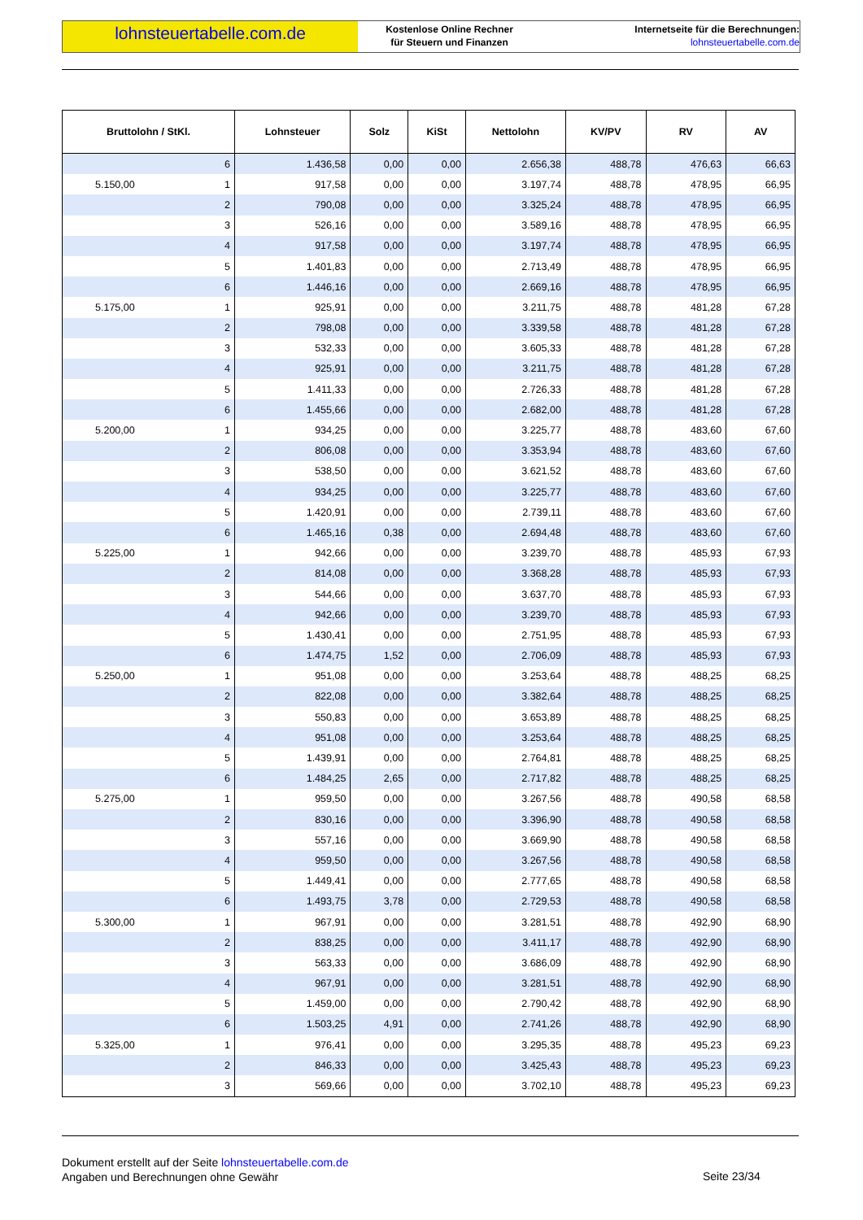lohnsteuertabelle.com.de
Kostenlose Online Rechner
für Steuern und Finanzen
Internetseite für die Berechnungen:
lohnsteuertabelle.com.de
| Bruttolohn / StKl. | Lohnsteuer | Solz | KiSt | Nettolohn | KV/PV | RV | AV |
| --- | --- | --- | --- | --- | --- | --- | --- |
| 6 | 1.436,58 | 0,00 | 0,00 | 2.656,38 | 488,78 | 476,63 | 66,63 |
| 5.150,00 1 | 917,58 | 0,00 | 0,00 | 3.197,74 | 488,78 | 478,95 | 66,95 |
| 2 | 790,08 | 0,00 | 0,00 | 3.325,24 | 488,78 | 478,95 | 66,95 |
| 3 | 526,16 | 0,00 | 0,00 | 3.589,16 | 488,78 | 478,95 | 66,95 |
| 4 | 917,58 | 0,00 | 0,00 | 3.197,74 | 488,78 | 478,95 | 66,95 |
| 5 | 1.401,83 | 0,00 | 0,00 | 2.713,49 | 488,78 | 478,95 | 66,95 |
| 6 | 1.446,16 | 0,00 | 0,00 | 2.669,16 | 488,78 | 478,95 | 66,95 |
| 5.175,00 1 | 925,91 | 0,00 | 0,00 | 3.211,75 | 488,78 | 481,28 | 67,28 |
| 2 | 798,08 | 0,00 | 0,00 | 3.339,58 | 488,78 | 481,28 | 67,28 |
| 3 | 532,33 | 0,00 | 0,00 | 3.605,33 | 488,78 | 481,28 | 67,28 |
| 4 | 925,91 | 0,00 | 0,00 | 3.211,75 | 488,78 | 481,28 | 67,28 |
| 5 | 1.411,33 | 0,00 | 0,00 | 2.726,33 | 488,78 | 481,28 | 67,28 |
| 6 | 1.455,66 | 0,00 | 0,00 | 2.682,00 | 488,78 | 481,28 | 67,28 |
| 5.200,00 1 | 934,25 | 0,00 | 0,00 | 3.225,77 | 488,78 | 483,60 | 67,60 |
| 2 | 806,08 | 0,00 | 0,00 | 3.353,94 | 488,78 | 483,60 | 67,60 |
| 3 | 538,50 | 0,00 | 0,00 | 3.621,52 | 488,78 | 483,60 | 67,60 |
| 4 | 934,25 | 0,00 | 0,00 | 3.225,77 | 488,78 | 483,60 | 67,60 |
| 5 | 1.420,91 | 0,00 | 0,00 | 2.739,11 | 488,78 | 483,60 | 67,60 |
| 6 | 1.465,16 | 0,38 | 0,00 | 2.694,48 | 488,78 | 483,60 | 67,60 |
| 5.225,00 1 | 942,66 | 0,00 | 0,00 | 3.239,70 | 488,78 | 485,93 | 67,93 |
| 2 | 814,08 | 0,00 | 0,00 | 3.368,28 | 488,78 | 485,93 | 67,93 |
| 3 | 544,66 | 0,00 | 0,00 | 3.637,70 | 488,78 | 485,93 | 67,93 |
| 4 | 942,66 | 0,00 | 0,00 | 3.239,70 | 488,78 | 485,93 | 67,93 |
| 5 | 1.430,41 | 0,00 | 0,00 | 2.751,95 | 488,78 | 485,93 | 67,93 |
| 6 | 1.474,75 | 1,52 | 0,00 | 2.706,09 | 488,78 | 485,93 | 67,93 |
| 5.250,00 1 | 951,08 | 0,00 | 0,00 | 3.253,64 | 488,78 | 488,25 | 68,25 |
| 2 | 822,08 | 0,00 | 0,00 | 3.382,64 | 488,78 | 488,25 | 68,25 |
| 3 | 550,83 | 0,00 | 0,00 | 3.653,89 | 488,78 | 488,25 | 68,25 |
| 4 | 951,08 | 0,00 | 0,00 | 3.253,64 | 488,78 | 488,25 | 68,25 |
| 5 | 1.439,91 | 0,00 | 0,00 | 2.764,81 | 488,78 | 488,25 | 68,25 |
| 6 | 1.484,25 | 2,65 | 0,00 | 2.717,82 | 488,78 | 488,25 | 68,25 |
| 5.275,00 1 | 959,50 | 0,00 | 0,00 | 3.267,56 | 488,78 | 490,58 | 68,58 |
| 2 | 830,16 | 0,00 | 0,00 | 3.396,90 | 488,78 | 490,58 | 68,58 |
| 3 | 557,16 | 0,00 | 0,00 | 3.669,90 | 488,78 | 490,58 | 68,58 |
| 4 | 959,50 | 0,00 | 0,00 | 3.267,56 | 488,78 | 490,58 | 68,58 |
| 5 | 1.449,41 | 0,00 | 0,00 | 2.777,65 | 488,78 | 490,58 | 68,58 |
| 6 | 1.493,75 | 3,78 | 0,00 | 2.729,53 | 488,78 | 490,58 | 68,58 |
| 5.300,00 1 | 967,91 | 0,00 | 0,00 | 3.281,51 | 488,78 | 492,90 | 68,90 |
| 2 | 838,25 | 0,00 | 0,00 | 3.411,17 | 488,78 | 492,90 | 68,90 |
| 3 | 563,33 | 0,00 | 0,00 | 3.686,09 | 488,78 | 492,90 | 68,90 |
| 4 | 967,91 | 0,00 | 0,00 | 3.281,51 | 488,78 | 492,90 | 68,90 |
| 5 | 1.459,00 | 0,00 | 0,00 | 2.790,42 | 488,78 | 492,90 | 68,90 |
| 6 | 1.503,25 | 4,91 | 0,00 | 2.741,26 | 488,78 | 492,90 | 68,90 |
| 5.325,00 1 | 976,41 | 0,00 | 0,00 | 3.295,35 | 488,78 | 495,23 | 69,23 |
| 2 | 846,33 | 0,00 | 0,00 | 3.425,43 | 488,78 | 495,23 | 69,23 |
| 3 | 569,66 | 0,00 | 0,00 | 3.702,10 | 488,78 | 495,23 | 69,23 |
Dokument erstellt auf der Seite lohnsteuertabelle.com.de
Angaben und Berechnungen ohne Gewähr
Seite 23/34